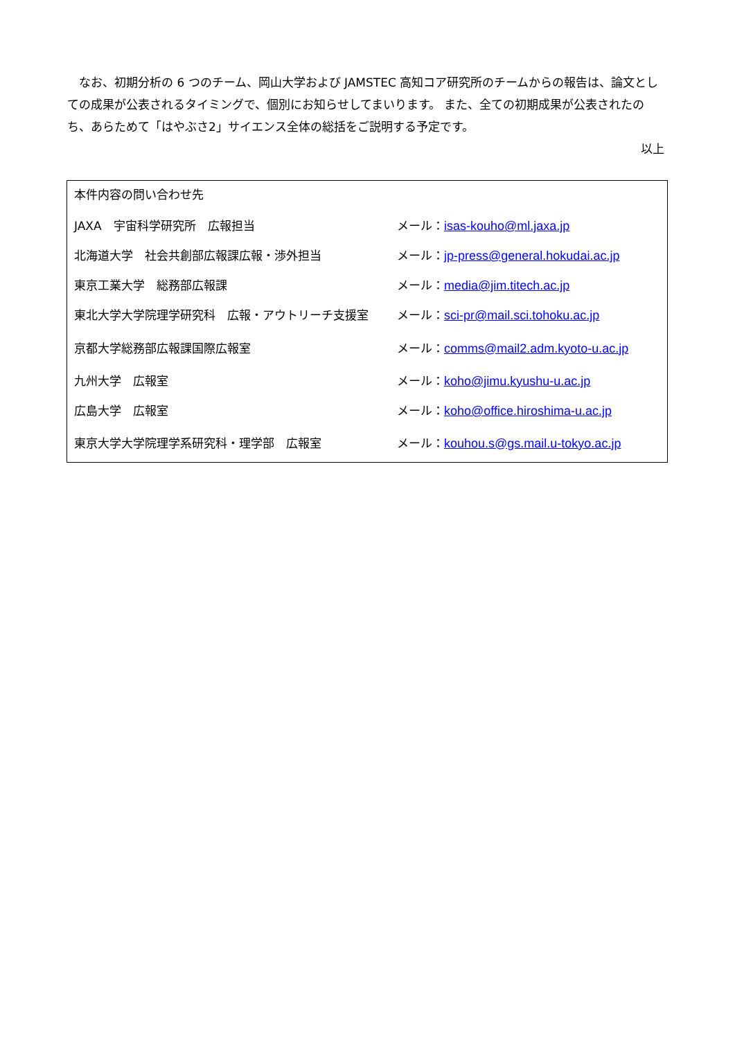なお、初期分析の 6 つのチーム、岡山大学および JAMSTEC 高知コア研究所のチームからの報告は、論文としての成果が公表されるタイミングで、個別にお知らせしてまいります。 また、全ての初期成果が公表されたのち、あらためて「はやぶさ2」サイエンス全体の総括をご説明する予定です。
以上
本件内容の問い合わせ先
| JAXA 宇宙科学研究所 広報担当 | メール： isas-kouho@ml.jaxa.jp |
| 北海道大学 社会共創部広報課広報・渉外担当 | メール： jp-press@general.hokudai.ac.jp |
| 東京工業大学 総務部広報課 | メール： media@jim.titech.ac.jp |
| 東北大学大学院理学研究科 広報・アウトリーチ支援室 | メール： sci-pr@mail.sci.tohoku.ac.jp |
| 京都大学総務部広報課国際広報室 | メール： comms@mail2.adm.kyoto-u.ac.jp |
| 九州大学 広報室 | メール： koho@jimu.kyushu-u.ac.jp |
| 広島大学 広報室 | メール： koho@office.hiroshima-u.ac.jp |
| 東京大学大学院理学系研究科・理学部 広報室 | メール： kouhou.s@gs.mail.u-tokyo.ac.jp |